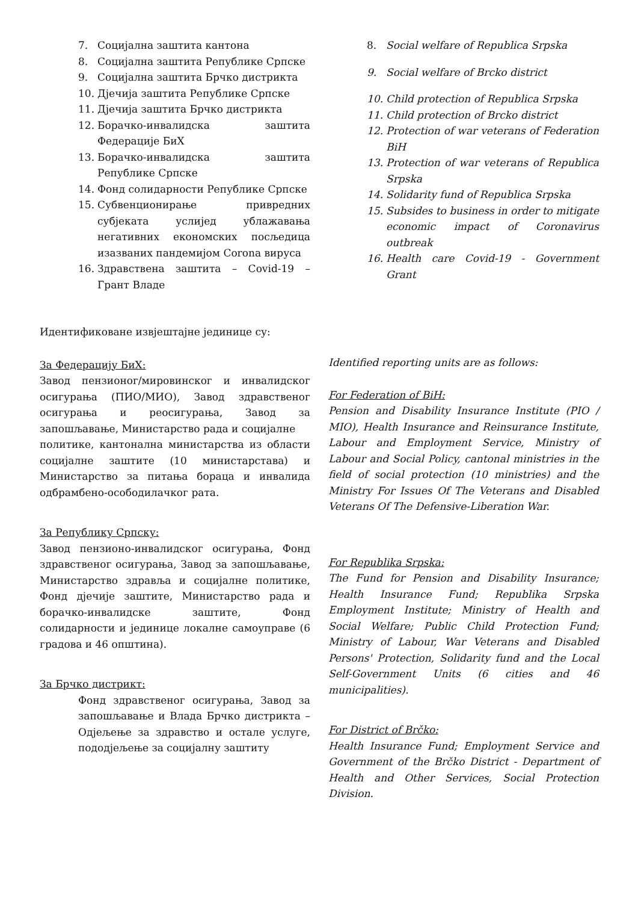7. Социјална заштита кантона
8. Социјална заштита Републике Српске
9. Социјална заштита Брчко дистрикта
10. Дјечија заштита Републике Српске
11. Дјечија заштита Брчко дистрикта
12. Борачко-инвалидска заштита Федерације БиХ
13. Борачко-инвалидска заштита Републике Српске
14. Фонд солидарности Републике Српске
15. Субвенционирање привредних субјеката услијед ублажавања негативних економских посљедица изазваних пандемијом Corona вируса
16. Здравствена заштита – Covid-19 – Грант Владе
Идентификоване извјештајне јединице су:
За Федерацију БиХ:
Завод пензионог/мировинског и инвалидског осигурања (ПИО/МИО), Завод здравственог осигурања и реосигурања, Завод за запошљавање, Министарство рада и социјалне
политике, кантонална министарства из области социјалне заштите (10 министарстава) и Министарство за питања бораца и инвалида одбрамбено-осободилачког рата.
За Републику Српску:
Завод пензионо-инвалидског осигурања, Фонд здравственог осигурања, Завод за запошљавање, Министарство здравља и социјалне политике, Фонд дјечије заштите, Министарство рада и борачко-инвалидске заштите, Фонд солидарности и јединице локалне самоуправе (6 градова и 46 општина).
За Брчко дистрикт:
Фонд здравственог осигурања, Завод за запошљавање и Влада Брчко дистрикта – Одјељење за здравство и остале услуге, пододјељење за социјалну заштиту
8. Social welfare of Republica Srpska
9. Social welfare of Brcko district
10. Child protection of Republica Srpska
11. Child protection of Brcko district
12. Protection of war veterans of Federation BiH
13. Protection of war veterans of Republica Srpska
14. Solidarity fund of Republica Srpska
15. Subsides to business in order to mitigate economic impact of Coronavirus outbreak
16. Health care Covid-19 - Government Grant
Identified reporting units are as follows:
For Federation of BiH:
Pension and Disability Insurance Institute (PIO / MIO), Health Insurance and Reinsurance Institute, Labour and Employment Service, Ministry of Labour and Social Policy, cantonal ministries in the field of social protection (10 ministries) and the Ministry For Issues Of The Veterans and Disabled Veterans Of The Defensive-Liberation War.
For Republika Srpska:
The Fund for Pension and Disability Insurance; Health Insurance Fund; Republika Srpska Employment Institute; Ministry of Health and Social Welfare; Public Child Protection Fund; Ministry of Labour, War Veterans and Disabled Persons' Protection, Solidarity fund and the Local Self-Government Units (6 cities and 46 municipalities).
For District of Brčko:
Health Insurance Fund; Employment Service and Government of the Brčko District - Department of Health and Other Services, Social Protection Division.